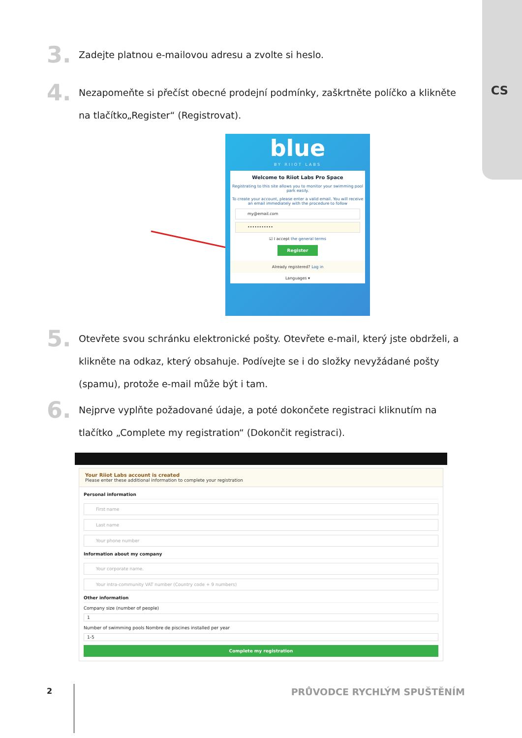CS
3.
Zadejte platnou e-mailovou adresu a zvolte si heslo.
4.
Nezapomeňte si přečíst obecné prodejní podmínky, zaškrtněte políčko a klikněte na tlačítko„Register“ (Registrovat).
blue
BY RIIOT LABS
Welcome to Riiot Labs Pro Space
Registrating to this site allows you to monitor your swimming pool park easily.
To create your account, please enter a valid email. You will receive an email immediately with the procedure to follow
my@email.com
•••••••••••
☑ I accept the general terms
Register
Already registered? Log in
Languages ▾
5.
Otevřete svou schránku elektronické pošty. Otevřete e-mail, který jste obdrželi, a klikněte na odkaz, který obsahuje. Podívejte se i do složky nevyžádané pošty (spamu), protože e-mail může být i tam.
6.
Nejprve vyplňte požadované údaje, a poté dokončete registraci kliknutím na tlačítko „Complete my registration“ (Dokončit registraci).
Your Riiot Labs account is created
Please enter these additional information to complete your registration
Personal information
First name
Last name
Your phone number
Information about my company
Your corporate name.
Your intra-community VAT number (Country code + 9 numbers)
Other information
Company size (number of people)
1
Number of swimming pools Nombre de piscines installed per year
1-5
Complete my registration
2 PRŮVODCE RYCHLÝM SPUŠTĚNÍM